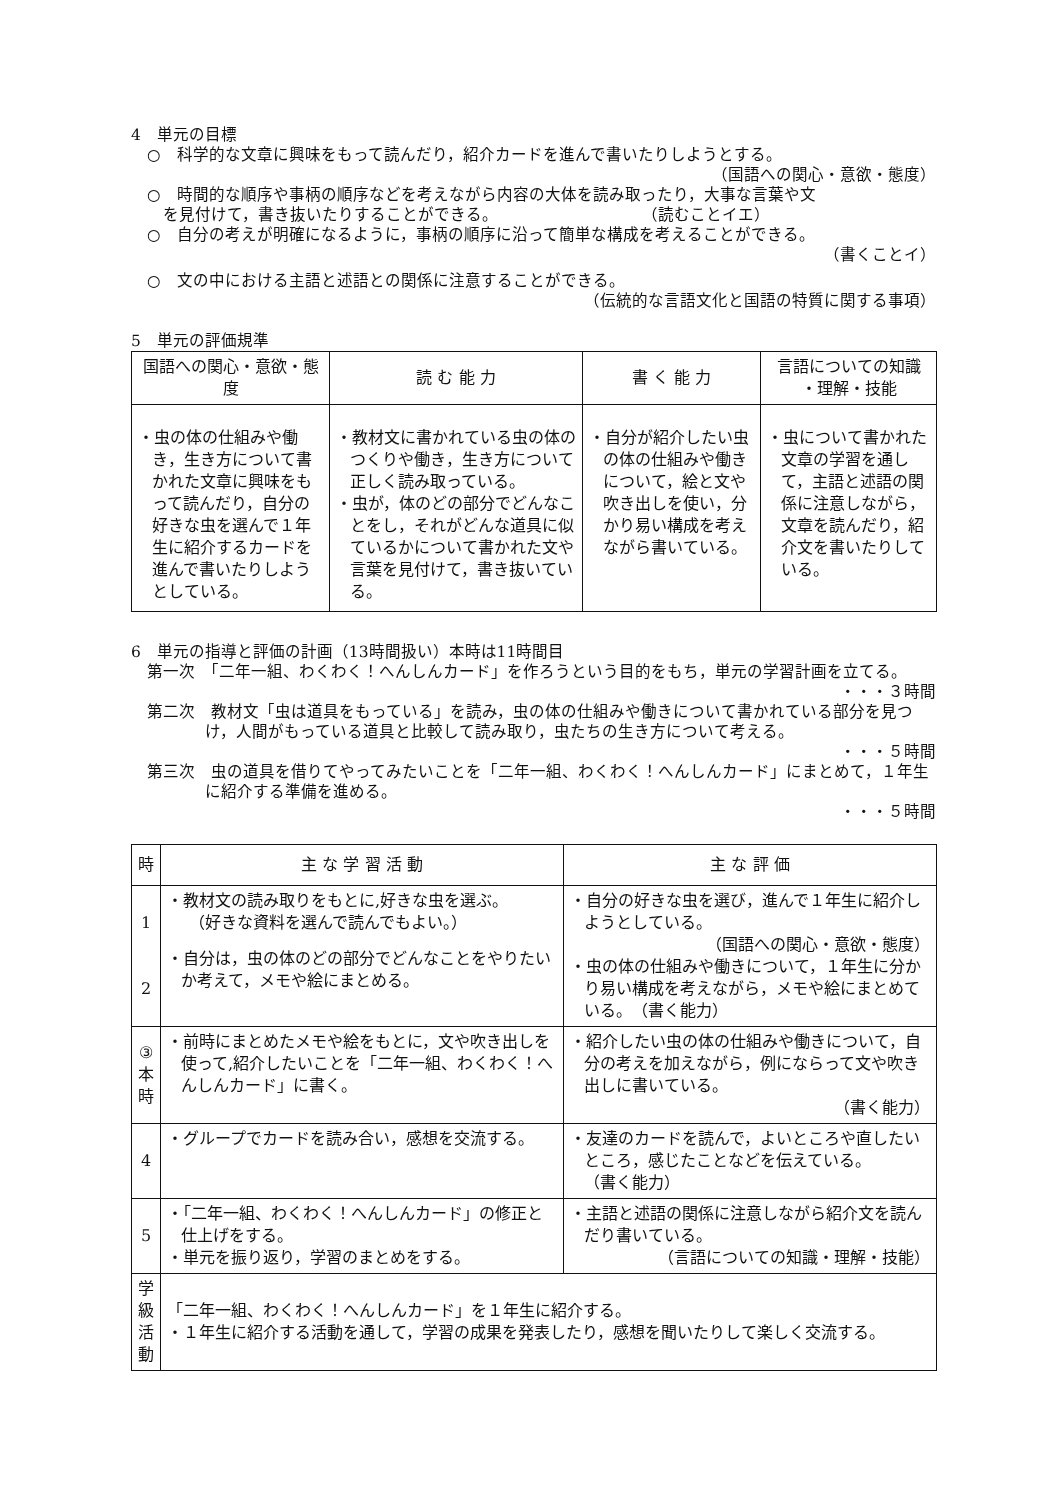4　単元の目標
○　科学的な文章に興味をもって読んだり，紹介カードを進んで書いたりしようとする。
（国語への関心・意欲・態度）
○　時間的な順序や事柄の順序などを考えながら内容の大体を読み取ったり，大事な言葉や文
　を見付けて，書き抜いたりすることができる。　　　　　　　　　　（読むことイエ）
○　自分の考えが明確になるように，事柄の順序に沿って簡単な構成を考えることができる。
（書くことイ）
○　文の中における主語と述語との関係に注意することができる。
（伝統的な言語文化と国語の特質に関する事項）
5　単元の評価規準
| 国語への関心・意欲・態度 | 読 む 能 力 | 書 く 能 力 | 言語についての知識 ・理解・技能 |
| --- | --- | --- | --- |
| ・虫の体の仕組みや働き，生き方について書かれた文章に興味をもって読んだり，自分の好きな虫を選んで１年生に紹介するカードを進んで書いたりしようとしている。 | ・教材文に書かれている虫の体のつくりや働き，生き方について正しく読み取っている。 ・虫が，体のどの部分でどんなことをし，それがどんな道具に似ているかについて書かれた文や言葉を見付けて，書き抜いている。 | ・自分が紹介したい虫の体の仕組みや働きについて，絵と文や吹き出しを使い，分かり易い構成を考えながら書いている。 | ・虫について書かれた文章の学習を通して，主語と述語の関係に注意しながら，文章を読んだり，紹介文を書いたりしている。 |
6　単元の指導と評価の計画（13時間扱い）本時は11時間目
第一次　「二年一組、わくわく！へんしんカード」を作ろうという目的をもち，単元の学習計画を立てる。
・・・３時間
第二次　教材文「虫は道具をもっている」を読み，虫の体の仕組みや働きについて書かれている部分を見つけ，人間がもっている道具と比較して読み取り，虫たちの生き方について考える。
・・・５時間
第三次　虫の道具を借りてやってみたいことを「二年一組、わくわく！へんしんカード」にまとめて，１年生に紹介する準備を進める。
・・・５時間
| 時 | 主 な 学 習 活 動 | 主 な 評 価 |
| --- | --- | --- |
| 1 2 | ・教材文の読み取りをもとに,好きな虫を選ぶ。 （好きな資料を選んで読んでもよい。） ・自分は，虫の体のどの部分でどんなことをやりたいか考えて，メモや絵にまとめる。 | ・自分の好きな虫を選び，進んで１年生に紹介しようとしている。 （国語への関心・意欲・態度） ・虫の体の仕組みや働きについて，１年生に分かり易い構成を考えながら，メモや絵にまとめている。 （書く能力） |
| ③ 本 時 | ・前時にまとめたメモや絵をもとに，文や吹き出しを使って,紹介したいことを「二年一組、わくわく！へんしんカード」に書く。 | ・紹介したい虫の体の仕組みや働きについて，自分の考えを加えながら，例にならって文や吹き出しに書いている。 （書く能力） |
| 4 | ・グループでカードを読み合い，感想を交流する。 | ・友達のカードを読んで，よいところや直したいところ，感じたことなどを伝えている。 （書く能力） |
| 5 | ・「二年一組、わくわく！へんしんカード」の修正と仕上げをする。 ・単元を振り返り，学習のまとめをする。 | ・主語と述語の関係に注意しながら紹介文を読んだり書いている。 （言語についての知識・理解・技能） |
| 学 級 活 動 | 「二年一組、わくわく！へんしんカード」を１年生に紹介する。 ・１年生に紹介する活動を通して，学習の成果を発表したり，感想を聞いたりして楽しく交流する。 | |